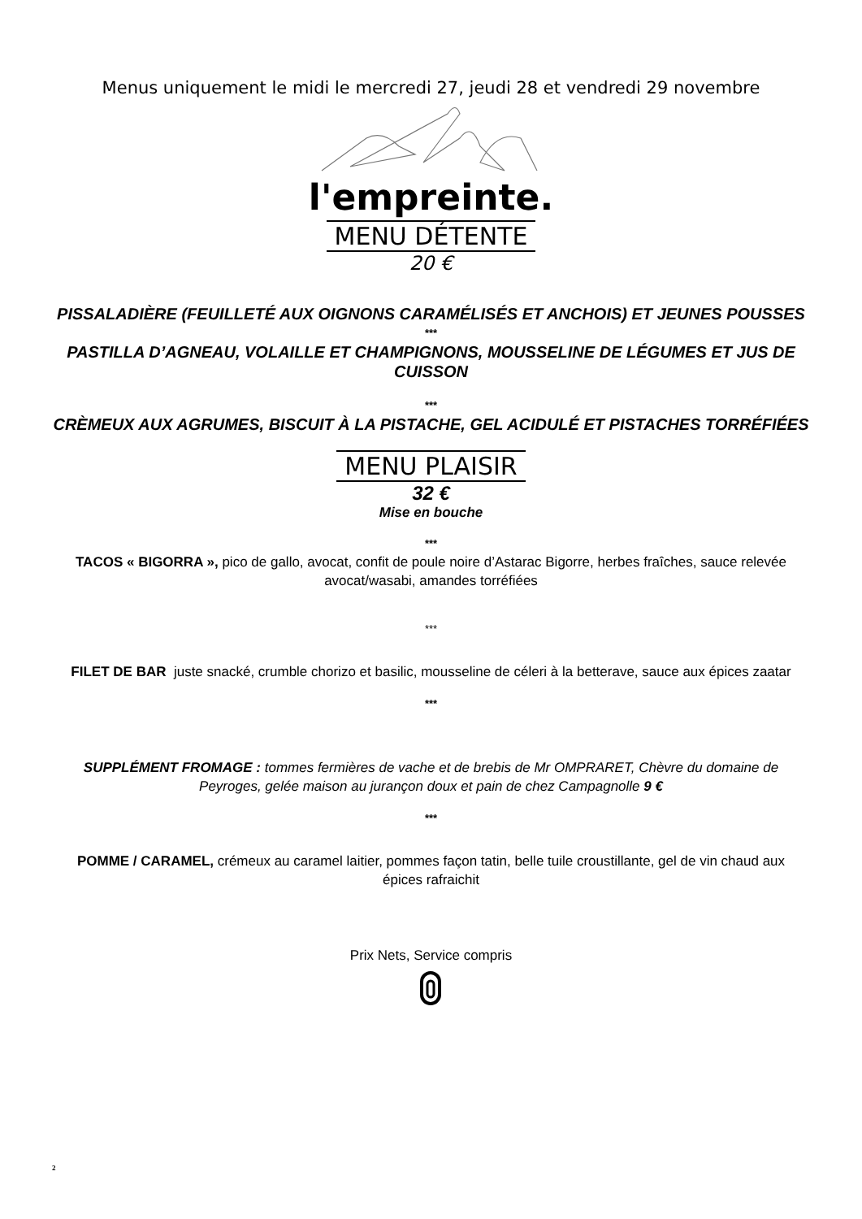Menus uniquement le midi le mercredi 27, jeudi 28 et vendredi 29 novembre
l'empreinte.
MENU DÉTENTE
20 €
PISSALADIÈRE (FEUILLETÉ AUX OIGNONS CARAMÉLISÉS ET ANCHOIS) ET JEUNES POUSSES
***
PASTILLA D’AGNEAU, VOLAILLE ET CHAMPIGNONS, MOUSSELINE DE LÉGUMES ET JUS DE CUISSON
***
CRÈMEUX AUX AGRUMES, BISCUIT À LA PISTACHE, GEL ACIDULÉ ET PISTACHES TORRÉFIÉES
MENU PLAISIR
32 €
Mise en bouche
***
TACOS « BIGORRA », pico de gallo, avocat, confit de poule noire d’Astarac Bigorre, herbes fraîches, sauce relevée avocat/wasabi, amandes torréfiées
***
FILET DE BAR juste snacké, crumble chorizo et basilic, mousseline de céleri à la betterave, sauce aux épices zaatar
***
SUPPLÉMENT FROMAGE : tommes fermières de vache et de brebis de Mr OMPRARET, Chèvre du domaine de Peyroges, gelée maison au jurançon doux et pain de chez Campagnolle 9 €
***
POMME / CARAMEL, crémeux au caramel laitier, pommes façon tatin, belle tuile croustillante, gel de vin chaud aux épices rafraichit
Prix Nets, Service compris
2